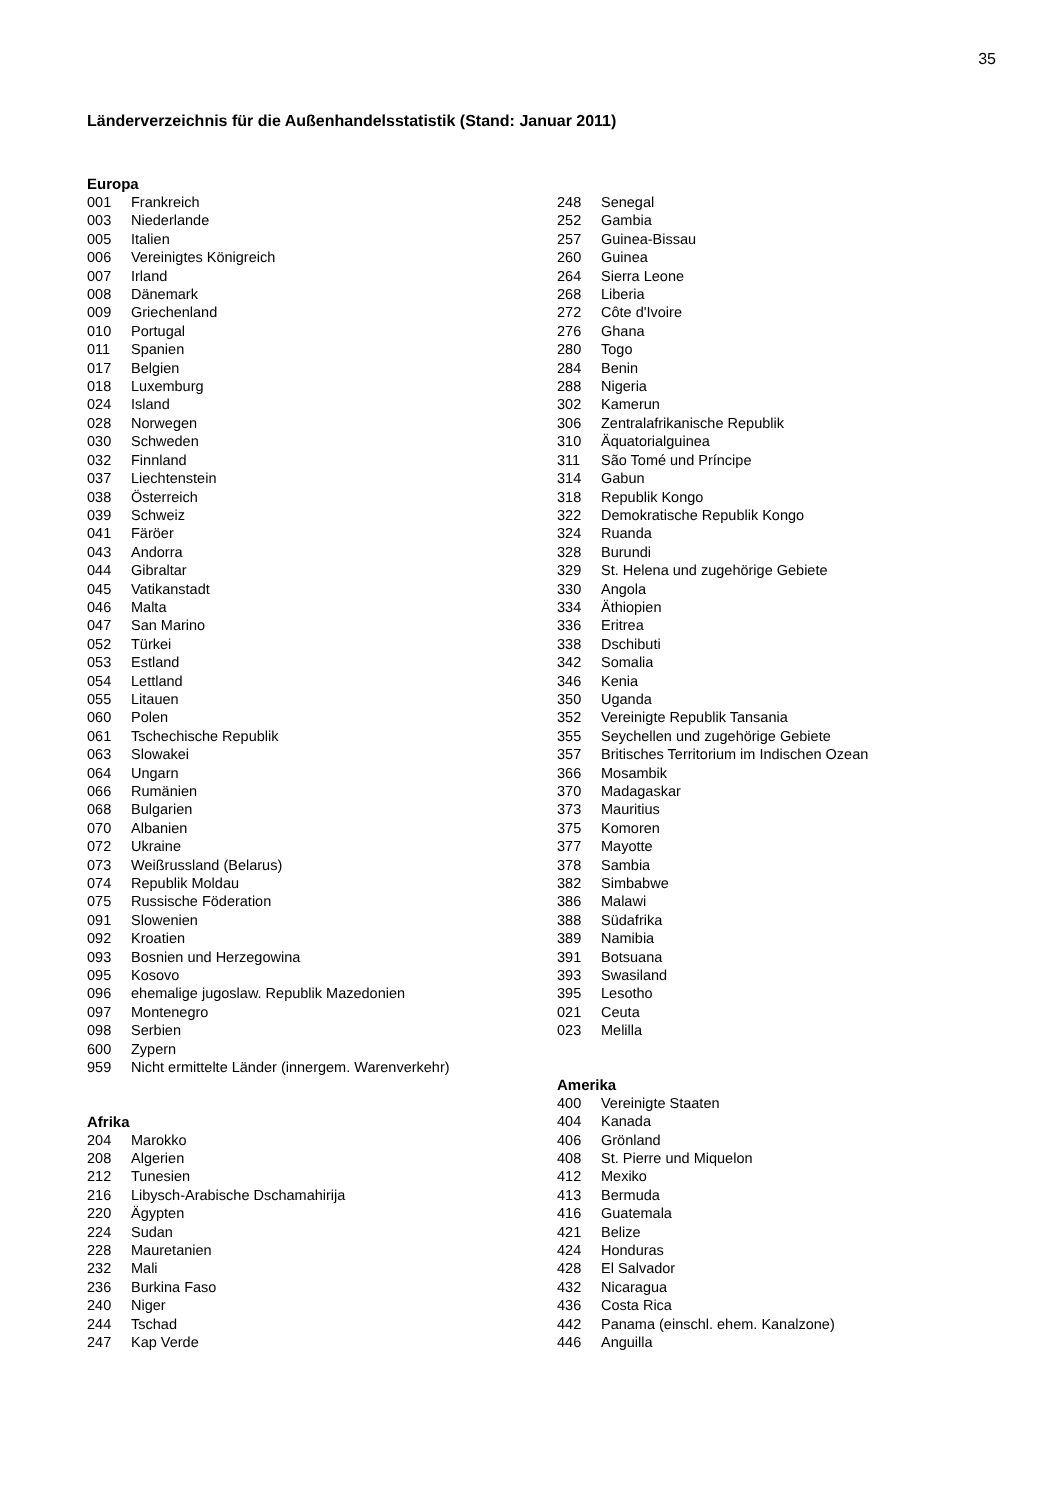35
Länderverzeichnis für die Außenhandelsstatistik (Stand: Januar 2011)
Europa
| 001 | Frankreich |
| 003 | Niederlande |
| 005 | Italien |
| 006 | Vereinigtes Königreich |
| 007 | Irland |
| 008 | Dänemark |
| 009 | Griechenland |
| 010 | Portugal |
| 011 | Spanien |
| 017 | Belgien |
| 018 | Luxemburg |
| 024 | Island |
| 028 | Norwegen |
| 030 | Schweden |
| 032 | Finnland |
| 037 | Liechtenstein |
| 038 | Österreich |
| 039 | Schweiz |
| 041 | Färöer |
| 043 | Andorra |
| 044 | Gibraltar |
| 045 | Vatikanstadt |
| 046 | Malta |
| 047 | San Marino |
| 052 | Türkei |
| 053 | Estland |
| 054 | Lettland |
| 055 | Litauen |
| 060 | Polen |
| 061 | Tschechische Republik |
| 063 | Slowakei |
| 064 | Ungarn |
| 066 | Rumänien |
| 068 | Bulgarien |
| 070 | Albanien |
| 072 | Ukraine |
| 073 | Weißrussland (Belarus) |
| 074 | Republik Moldau |
| 075 | Russische Föderation |
| 091 | Slowenien |
| 092 | Kroatien |
| 093 | Bosnien und Herzegowina |
| 095 | Kosovo |
| 096 | ehemalige jugoslaw. Republik Mazedonien |
| 097 | Montenegro |
| 098 | Serbien |
| 600 | Zypern |
| 959 | Nicht ermittelte Länder (innergem. Warenverkehr) |
Afrika
| 204 | Marokko |
| 208 | Algerien |
| 212 | Tunesien |
| 216 | Libysch-Arabische Dschamahirija |
| 220 | Ägypten |
| 224 | Sudan |
| 228 | Mauretanien |
| 232 | Mali |
| 236 | Burkina Faso |
| 240 | Niger |
| 244 | Tschad |
| 247 | Kap Verde |
| 248 | Senegal |
| 252 | Gambia |
| 257 | Guinea-Bissau |
| 260 | Guinea |
| 264 | Sierra Leone |
| 268 | Liberia |
| 272 | Côte d'Ivoire |
| 276 | Ghana |
| 280 | Togo |
| 284 | Benin |
| 288 | Nigeria |
| 302 | Kamerun |
| 306 | Zentralafrikanische Republik |
| 310 | Äquatorialguinea |
| 311 | São Tomé und Príncipe |
| 314 | Gabun |
| 318 | Republik Kongo |
| 322 | Demokratische Republik Kongo |
| 324 | Ruanda |
| 328 | Burundi |
| 329 | St. Helena und zugehörige Gebiete |
| 330 | Angola |
| 334 | Äthiopien |
| 336 | Eritrea |
| 338 | Dschibuti |
| 342 | Somalia |
| 346 | Kenia |
| 350 | Uganda |
| 352 | Vereinigte Republik Tansania |
| 355 | Seychellen und zugehörige Gebiete |
| 357 | Britisches Territorium im Indischen Ozean |
| 366 | Mosambik |
| 370 | Madagaskar |
| 373 | Mauritius |
| 375 | Komoren |
| 377 | Mayotte |
| 378 | Sambia |
| 382 | Simbabwe |
| 386 | Malawi |
| 388 | Südafrika |
| 389 | Namibia |
| 391 | Botsuana |
| 393 | Swasiland |
| 395 | Lesotho |
| 021 | Ceuta |
| 023 | Melilla |
Amerika
| 400 | Vereinigte Staaten |
| 404 | Kanada |
| 406 | Grönland |
| 408 | St. Pierre und Miquelon |
| 412 | Mexiko |
| 413 | Bermuda |
| 416 | Guatemala |
| 421 | Belize |
| 424 | Honduras |
| 428 | El Salvador |
| 432 | Nicaragua |
| 436 | Costa Rica |
| 442 | Panama (einschl. ehem. Kanalzone) |
| 446 | Anguilla |